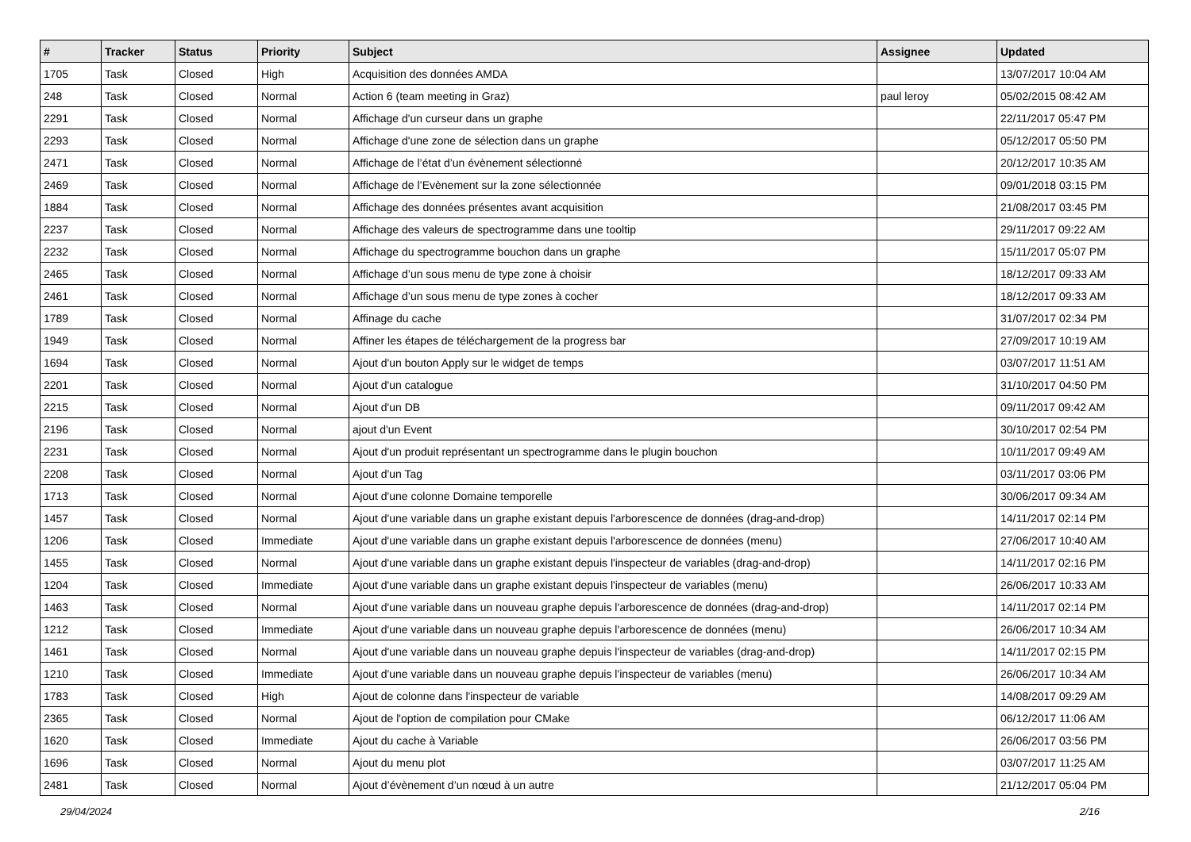| # | Tracker | Status | Priority | Subject | Assignee | Updated |
| --- | --- | --- | --- | --- | --- | --- |
| 1705 | Task | Closed | High | Acquisition des données AMDA | | 13/07/2017 10:04 AM |
| 248 | Task | Closed | Normal | Action 6 (team meeting in Graz) | paul leroy | 05/02/2015 08:42 AM |
| 2291 | Task | Closed | Normal | Affichage d'un curseur dans un graphe | | 22/11/2017 05:47 PM |
| 2293 | Task | Closed | Normal | Affichage d'une zone de sélection dans un graphe | | 05/12/2017 05:50 PM |
| 2471 | Task | Closed | Normal | Affichage de l’état d’un évènement sélectionné | | 20/12/2017 10:35 AM |
| 2469 | Task | Closed | Normal | Affichage de l’Evènement sur la zone sélectionnée | | 09/01/2018 03:15 PM |
| 1884 | Task | Closed | Normal | Affichage des données présentes avant acquisition | | 21/08/2017 03:45 PM |
| 2237 | Task | Closed | Normal | Affichage des valeurs de spectrogramme dans une tooltip | | 29/11/2017 09:22 AM |
| 2232 | Task | Closed | Normal | Affichage du spectrogramme bouchon dans un graphe | | 15/11/2017 05:07 PM |
| 2465 | Task | Closed | Normal | Affichage d’un sous menu de type zone à choisir | | 18/12/2017 09:33 AM |
| 2461 | Task | Closed | Normal | Affichage d’un sous menu de type zones à cocher | | 18/12/2017 09:33 AM |
| 1789 | Task | Closed | Normal | Affinage du cache | | 31/07/2017 02:34 PM |
| 1949 | Task | Closed | Normal | Affiner les étapes de téléchargement de la progress bar | | 27/09/2017 10:19 AM |
| 1694 | Task | Closed | Normal | Ajout d'un bouton Apply sur le widget de temps | | 03/07/2017 11:51 AM |
| 2201 | Task | Closed | Normal | Ajout d'un catalogue | | 31/10/2017 04:50 PM |
| 2215 | Task | Closed | Normal | Ajout d'un DB | | 09/11/2017 09:42 AM |
| 2196 | Task | Closed | Normal | ajout d'un Event | | 30/10/2017 02:54 PM |
| 2231 | Task | Closed | Normal | Ajout d'un produit représentant un spectrogramme dans le plugin bouchon | | 10/11/2017 09:49 AM |
| 2208 | Task | Closed | Normal | Ajout d'un Tag | | 03/11/2017 03:06 PM |
| 1713 | Task | Closed | Normal | Ajout d'une colonne Domaine temporelle | | 30/06/2017 09:34 AM |
| 1457 | Task | Closed | Normal | Ajout d'une variable dans un graphe existant depuis l'arborescence de données (drag-and-drop) | | 14/11/2017 02:14 PM |
| 1206 | Task | Closed | Immediate | Ajout d'une variable dans un graphe existant depuis l'arborescence de données (menu) | | 27/06/2017 10:40 AM |
| 1455 | Task | Closed | Normal | Ajout d'une variable dans un graphe existant depuis l'inspecteur de variables (drag-and-drop) | | 14/11/2017 02:16 PM |
| 1204 | Task | Closed | Immediate | Ajout d'une variable dans un graphe existant depuis l'inspecteur de variables (menu) | | 26/06/2017 10:33 AM |
| 1463 | Task | Closed | Normal | Ajout d'une variable dans un nouveau graphe depuis l'arborescence de données (drag-and-drop) | | 14/11/2017 02:14 PM |
| 1212 | Task | Closed | Immediate | Ajout d'une variable dans un nouveau graphe depuis l'arborescence de données (menu) | | 26/06/2017 10:34 AM |
| 1461 | Task | Closed | Normal | Ajout d'une variable dans un nouveau graphe depuis l'inspecteur de variables (drag-and-drop) | | 14/11/2017 02:15 PM |
| 1210 | Task | Closed | Immediate | Ajout d'une variable dans un nouveau graphe depuis l'inspecteur de variables (menu) | | 26/06/2017 10:34 AM |
| 1783 | Task | Closed | High | Ajout de colonne dans l'inspecteur de variable | | 14/08/2017 09:29 AM |
| 2365 | Task | Closed | Normal | Ajout de l'option de compilation pour CMake | | 06/12/2017 11:06 AM |
| 1620 | Task | Closed | Immediate | Ajout du cache à Variable | | 26/06/2017 03:56 PM |
| 1696 | Task | Closed | Normal | Ajout du menu plot | | 03/07/2017 11:25 AM |
| 2481 | Task | Closed | Normal | Ajout d’évènement d’un nœud à un autre | | 21/12/2017 05:04 PM |
29/04/2024 2/16